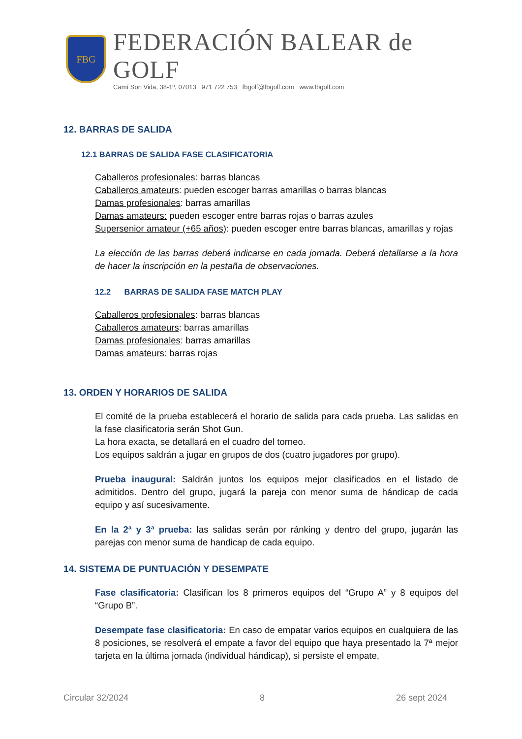FBG
FEDERACIÓN BALEAR de GOLF
Camí Son Vida, 38-1º, 07013 971 722 753 fbgolf@fbgolf.com www.fbgolf.com
12. BARRAS DE SALIDA
12.1 BARRAS DE SALIDA FASE CLASIFICATORIA
Caballeros profesionales: barras blancas
Caballeros amateurs: pueden escoger barras amarillas o barras blancas
Damas profesionales: barras amarillas
Damas amateurs: pueden escoger entre barras rojas o barras azules
Supersenior amateur (+65 años): pueden escoger entre barras blancas, amarillas y rojas
La elección de las barras deberá indicarse en cada jornada. Deberá detallarse a la hora de hacer la inscripción en la pestaña de observaciones.
12.2 BARRAS DE SALIDA FASE MATCH PLAY
Caballeros profesionales: barras blancas
Caballeros amateurs: barras amarillas
Damas profesionales: barras amarillas
Damas amateurs: barras rojas
13. ORDEN Y HORARIOS DE SALIDA
El comité de la prueba establecerá el horario de salida para cada prueba. Las salidas en la fase clasificatoria serán Shot Gun.
La hora exacta, se detallará en el cuadro del torneo.
Los equipos saldrán a jugar en grupos de dos (cuatro jugadores por grupo).
Prueba inaugural: Saldrán juntos los equipos mejor clasificados en el listado de admitidos. Dentro del grupo, jugará la pareja con menor suma de hándicap de cada equipo y así sucesivamente.
En la 2ª y 3ª prueba: las salidas serán por ránking y dentro del grupo, jugarán las parejas con menor suma de handicap de cada equipo.
14. SISTEMA DE PUNTUACIÓN Y DESEMPATE
Fase clasificatoria: Clasifican los 8 primeros equipos del “Grupo A” y 8 equipos del “Grupo B”.
Desempate fase clasificatoria: En caso de empatar varios equipos en cualquiera de las 8 posiciones, se resolverá el empate a favor del equipo que haya presentado la 7ª mejor tarjeta en la última jornada (individual hándicap), si persiste el empate,
Circular 32/2024 8 26 sept 2024